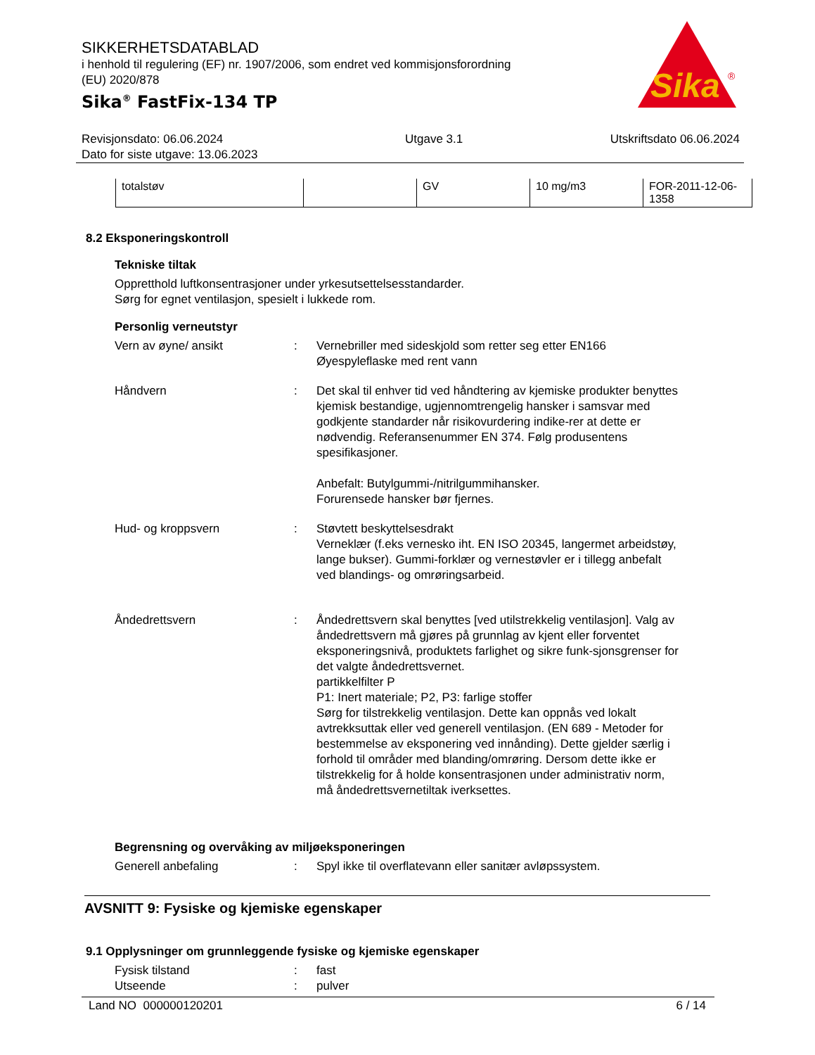SIKKERHETSDATABLAD
i henhold til regulering (EF) nr. 1907/2006, som endret ved kommisjonsforordning
(EU) 2020/878
Sika<sup>®</sup> FastFix-134 TP
Sika
®
Revisjonsdato: 06.06.2024
Dato for siste utgave: 13.06.2023
Utgave 3.1 Utskriftsdato 06.06.2024
| totalstøv | | GV | 10 mg/m3 | FOR-2011-12-06-1358 |
8.2 Eksponeringskontroll
Tekniske tiltak
Oppretthold luftkonsentrasjoner under yrkesutsettelsesstandarder.
Sørg for egnet ventilasjon, spesielt i lukkede rom.
Personlig verneutstyr
Vern av øyne/ ansikt : Vernebriller med sideskjold som retter seg etter EN166
Øyespyleflaske med rent vann
Håndvern : Det skal til enhver tid ved håndtering av kjemiske produkter benyttes kjemisk bestandige, ugjennomtrengelig hansker i samsvar med godkjente standarder når risikovurdering indike-rer at dette er nødvendig. Referansenummer EN 374. Følg produsentens spesifikasjoner.
Anbefalt: Butylgummi-/nitrilgummihansker.
Forurensede hansker bør fjernes.
Hud- og kroppsvern : Støvtett beskyttelsesdrakt
Verneklær (f.eks vernesko iht. EN ISO 20345, langermet arbeidstøy, lange bukser). Gummi-forklær og vernestøvler er i tillegg anbefalt ved blandings- og omrøringsarbeid.
Åndedrettsvern : Åndedrettsvern skal benyttes [ved utilstrekkelig ventilasjon]. Valg av åndedrettsvern må gjøres på grunnlag av kjent eller forventet eksponeringsnivå, produktets farlighet og sikre funk-sjonsgrenser for det valgte åndedrettsvernet.
partikkelfilter P
P1: Inert materiale; P2, P3: farlige stoffer
Sørg for tilstrekkelig ventilasjon. Dette kan oppnås ved lokalt avtrekksuttak eller ved generell ventilasjon. (EN 689 - Metoder for bestemmelse av eksponering ved innånding). Dette gjelder særlig i forhold til områder med blanding/omrøring. Dersom dette ikke er tilstrekkelig for å holde konsentrasjonen under administrativ norm, må åndedrettsvernetiltak iverksettes.
Begrensning og overvåking av miljøeksponeringen
Generell anbefaling : Spyl ikke til overflatevann eller sanitær avløpssystem.
AVSNITT 9: Fysiske og kjemiske egenskaper
9.1 Opplysninger om grunnleggende fysiske og kjemiske egenskaper
Fysisk tilstand : fast
Utseende : pulver
Land NO 000000120201 6 / 14